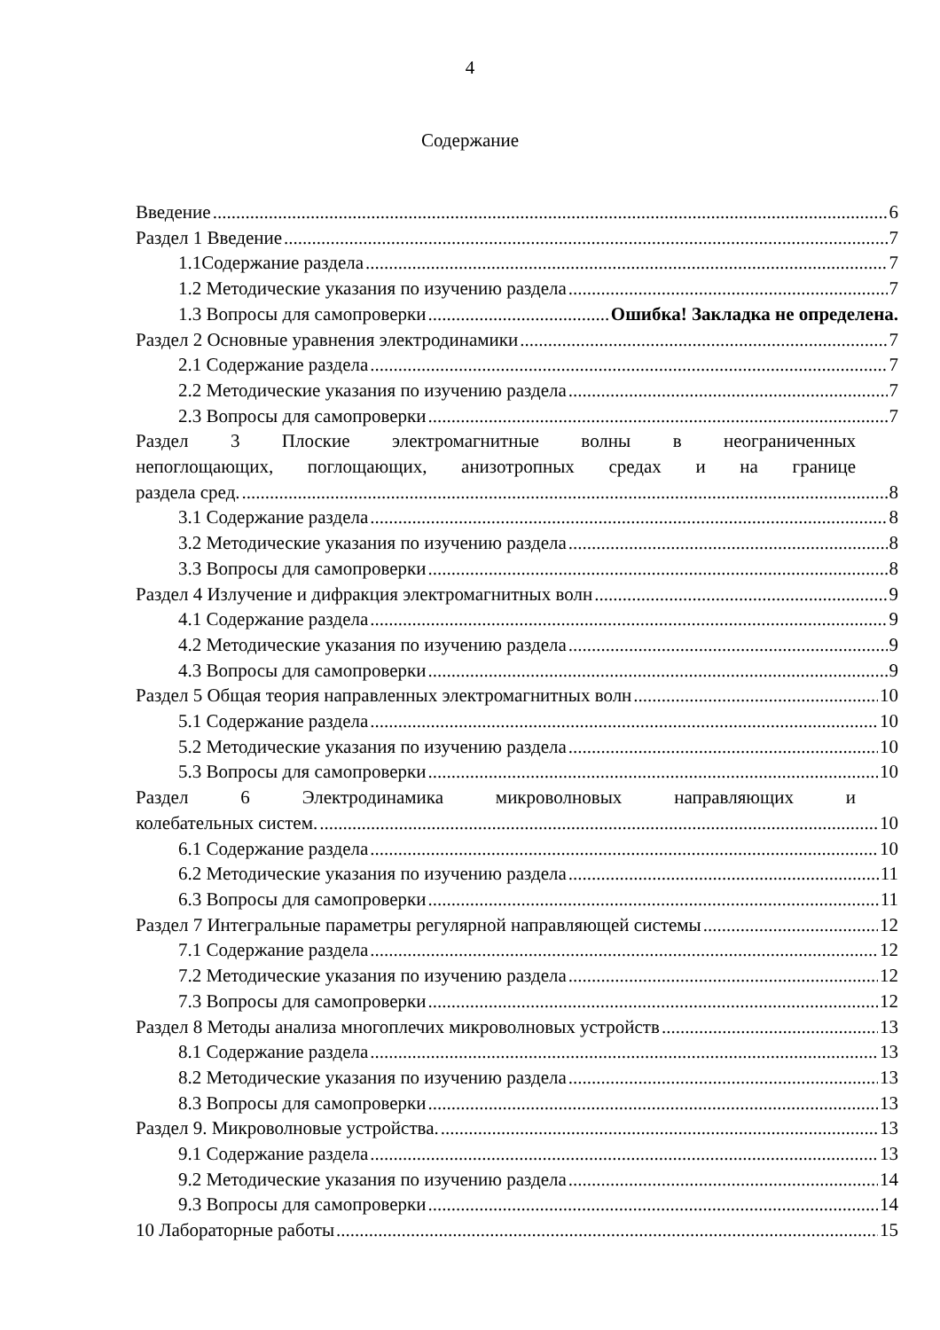4
Содержание
Введение 6
Раздел 1 Введение 7
1.1Содержание раздела 7
1.2 Методические указания по изучению раздела 7
1.3 Вопросы для самопроверки Ошибка! Закладка не определена.
Раздел 2 Основные уравнения электродинамики 7
2.1 Содержание раздела 7
2.2 Методические указания по изучению раздела 7
2.3 Вопросы для самопроверки 7
Раздел 3 Плоские электромагнитные волны в неограниченных
непоглощающих, поглощающих, анизотропных средах и на границе
раздела сред. 8
3.1 Содержание раздела 8
3.2 Методические указания по изучению раздела 8
3.3 Вопросы для самопроверки 8
Раздел 4 Излучение и дифракция электромагнитных волн 9
4.1 Содержание раздела 9
4.2 Методические указания по изучению раздела 9
4.3 Вопросы для самопроверки 9
Раздел 5 Общая теория направленных электромагнитных волн 10
5.1 Содержание раздела 10
5.2 Методические указания по изучению раздела 10
5.3 Вопросы для самопроверки 10
Раздел 6 Электродинамика микроволновых направляющих и
колебательных систем. 10
6.1 Содержание раздела 10
6.2 Методические указания по изучению раздела 11
6.3 Вопросы для самопроверки 11
Раздел 7 Интегральные параметры регулярной направляющей системы 12
7.1 Содержание раздела 12
7.2 Методические указания по изучению раздела 12
7.3 Вопросы для самопроверки 12
Раздел 8 Методы анализа многоплечих микроволновых устройств 13
8.1 Содержание раздела 13
8.2 Методические указания по изучению раздела 13
8.3 Вопросы для самопроверки 13
Раздел 9. Микроволновые устройства. 13
9.1 Содержание раздела 13
9.2 Методические указания по изучению раздела 14
9.3 Вопросы для самопроверки 14
10 Лабораторные работы 15